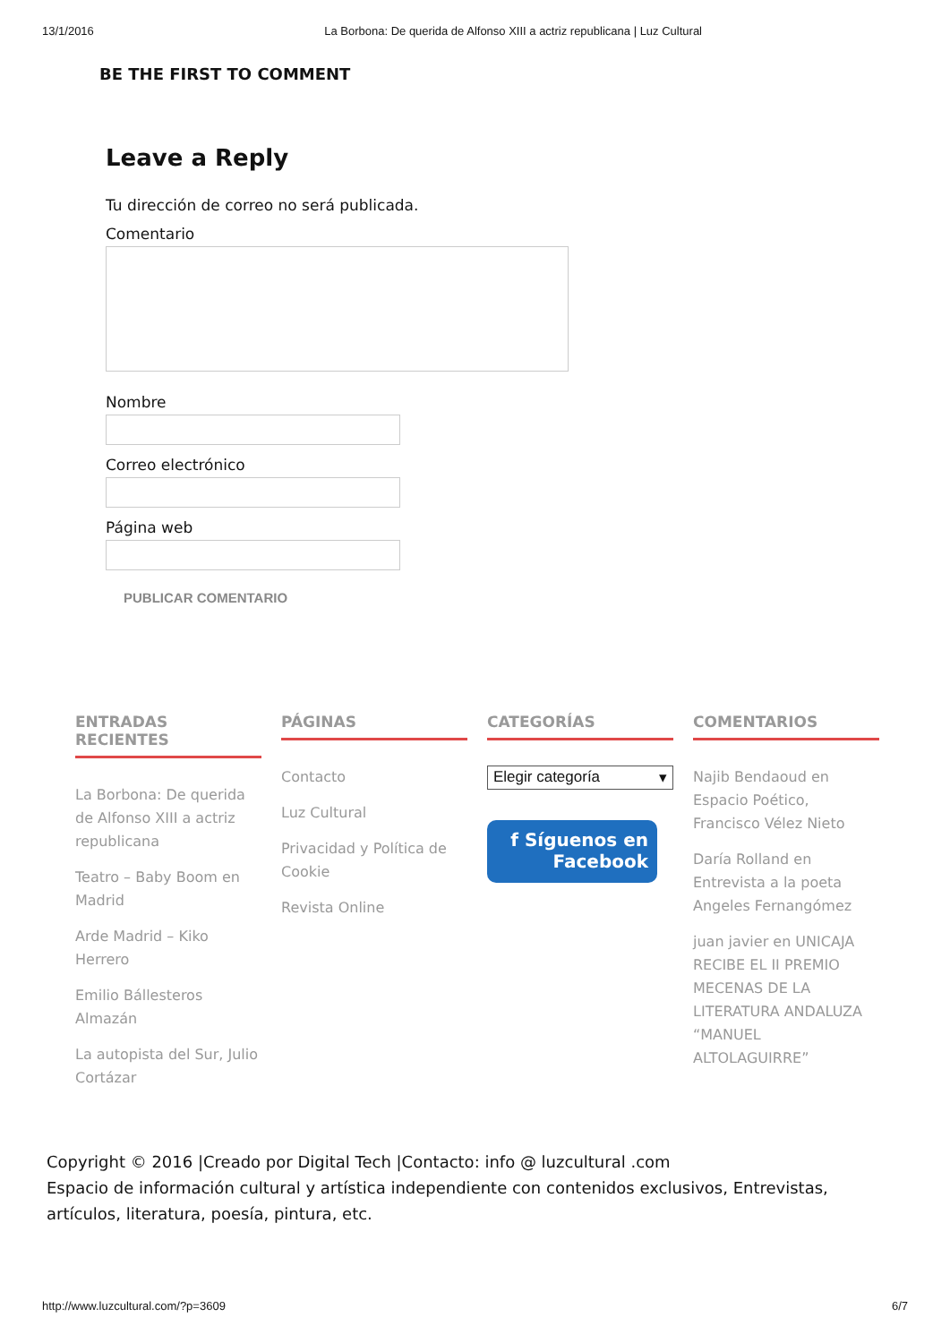13/1/2016 La Borbona: De querida de Alfonso XIII a actriz republicana | Luz Cultural
BE THE FIRST TO COMMENT
Leave a Reply
Tu dirección de correo no será publicada.
Comentario
Nombre
Correo electrónico
Página web
PUBLICAR COMENTARIO
ENTRADAS RECIENTES
La Borbona: De querida de Alfonso XIII a actriz republicana
Teatro – Baby Boom en Madrid
Arde Madrid – Kiko Herrero
Emilio Bállesteros Almazán
La autopista del Sur, Julio Cortázar
PÁGINAS
Contacto
Luz Cultural
Privacidad y Política de Cookie
Revista Online
CATEGORÍAS
Elegir categoría ▾
f Síguenos en
Facebook
COMENTARIOS
Najib Bendaoud en Espacio Poético, Francisco Vélez Nieto
Daría Rolland en Entrevista a la poeta Angeles Fernangómez
juan javier en UNICAJA RECIBE EL II PREMIO MECENAS DE LA LITERATURA ANDALUZA “MANUEL ALTOLAGUIRRE”
Copyright © 2016 |Creado por Digital Tech |Contacto: info @ luzcultural .com
Espacio de información cultural y artística independiente con contenidos exclusivos, Entrevistas, artículos, literatura, poesía, pintura, etc.
http://www.luzcultural.com/?p=3609 6/7